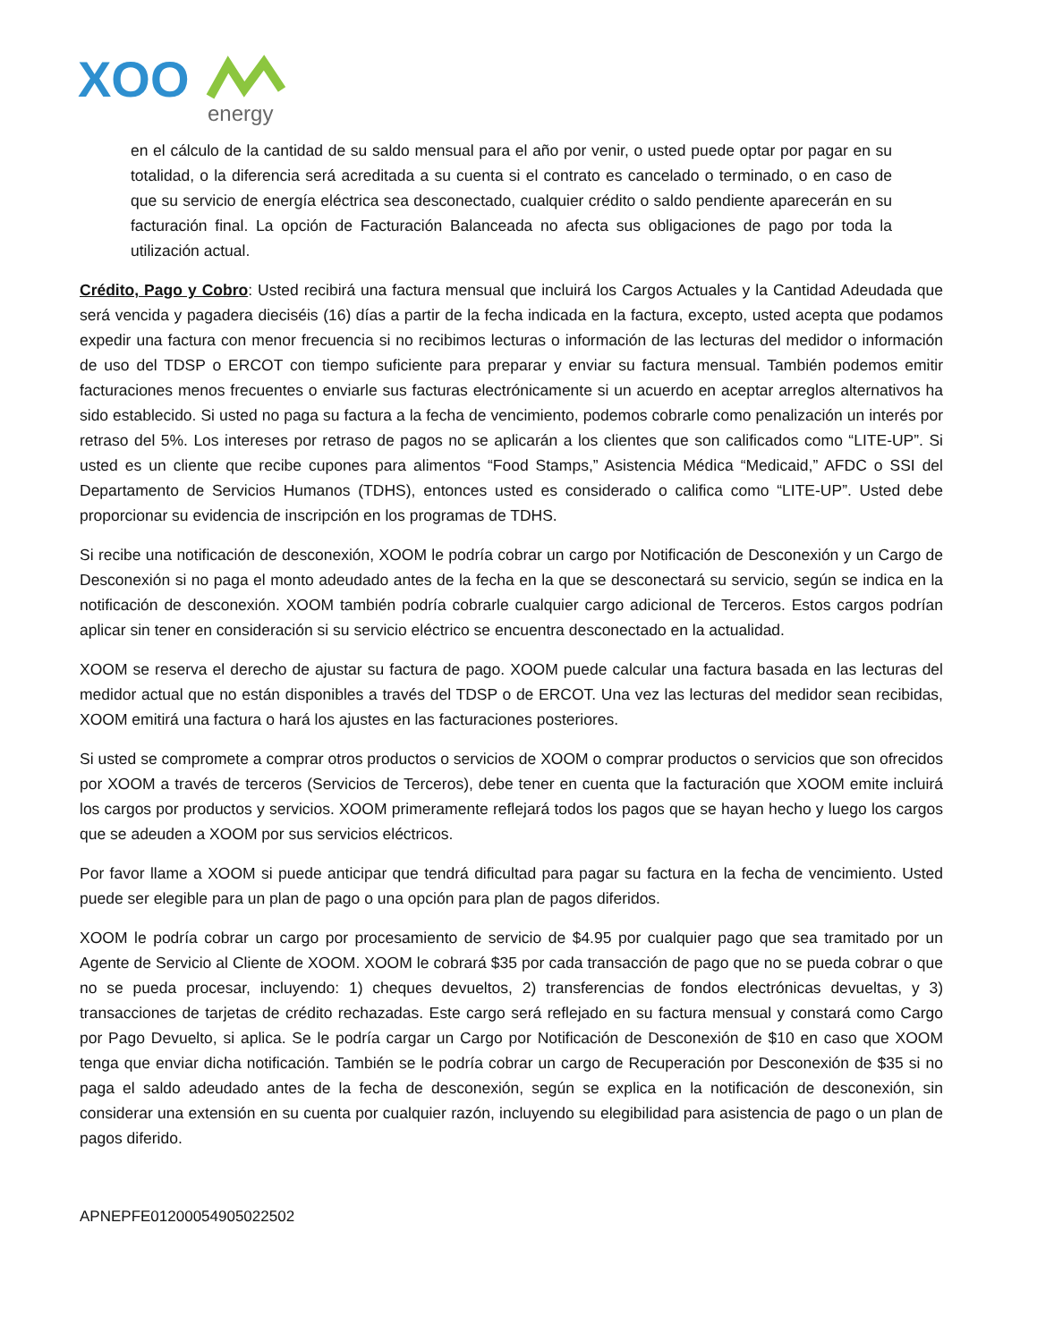XOO
energy
en el cálculo de la cantidad de su saldo mensual para el año por venir, o usted puede optar por pagar en su totalidad, o la diferencia será acreditada a su cuenta si el contrato es cancelado o terminado, o en caso de que su servicio de energía eléctrica sea desconectado, cualquier crédito o saldo pendiente aparecerán en su facturación final. La opción de Facturación Balanceada no afecta sus obligaciones de pago por toda la utilización actual.
Crédito, Pago y Cobro: Usted recibirá una factura mensual que incluirá los Cargos Actuales y la Cantidad Adeudada que será vencida y pagadera dieciséis (16) días a partir de la fecha indicada en la factura, excepto, usted acepta que podamos expedir una factura con menor frecuencia si no recibimos lecturas o información de las lecturas del medidor o información de uso del TDSP o ERCOT con tiempo suficiente para preparar y enviar su factura mensual. También podemos emitir facturaciones menos frecuentes o enviarle sus facturas electrónicamente si un acuerdo en aceptar arreglos alternativos ha sido establecido. Si usted no paga su factura a la fecha de vencimiento, podemos cobrarle como penalización un interés por retraso del 5%. Los intereses por retraso de pagos no se aplicarán a los clientes que son calificados como “LITE-UP”. Si usted es un cliente que recibe cupones para alimentos “Food Stamps,” Asistencia Médica “Medicaid,” AFDC o SSI del Departamento de Servicios Humanos (TDHS), entonces usted es considerado o califica como “LITE-UP”. Usted debe proporcionar su evidencia de inscripción en los programas de TDHS.
Si recibe una notificación de desconexión, XOOM le podría cobrar un cargo por Notificación de Desconexión y un Cargo de Desconexión si no paga el monto adeudado antes de la fecha en la que se desconectará su servicio, según se indica en la notificación de desconexión. XOOM también podría cobrarle cualquier cargo adicional de Terceros. Estos cargos podrían aplicar sin tener en consideración si su servicio eléctrico se encuentra desconectado en la actualidad.
XOOM se reserva el derecho de ajustar su factura de pago. XOOM puede calcular una factura basada en las lecturas del medidor actual que no están disponibles a través del TDSP o de ERCOT. Una vez las lecturas del medidor sean recibidas, XOOM emitirá una factura o hará los ajustes en las facturaciones posteriores.
Si usted se compromete a comprar otros productos o servicios de XOOM o comprar productos o servicios que son ofrecidos por XOOM a través de terceros (Servicios de Terceros), debe tener en cuenta que la facturación que XOOM emite incluirá los cargos por productos y servicios. XOOM primeramente reflejará todos los pagos que se hayan hecho y luego los cargos que se adeuden a XOOM por sus servicios eléctricos.
Por favor llame a XOOM si puede anticipar que tendrá dificultad para pagar su factura en la fecha de vencimiento. Usted puede ser elegible para un plan de pago o una opción para plan de pagos diferidos.
XOOM le podría cobrar un cargo por procesamiento de servicio de $4.95 por cualquier pago que sea tramitado por un Agente de Servicio al Cliente de XOOM. XOOM le cobrará $35 por cada transacción de pago que no se pueda cobrar o que no se pueda procesar, incluyendo: 1) cheques devueltos, 2) transferencias de fondos electrónicas devueltas, y 3) transacciones de tarjetas de crédito rechazadas. Este cargo será reflejado en su factura mensual y constará como Cargo por Pago Devuelto, si aplica. Se le podría cargar un Cargo por Notificación de Desconexión de $10 en caso que XOOM tenga que enviar dicha notificación. También se le podría cobrar un cargo de Recuperación por Desconexión de $35 si no paga el saldo adeudado antes de la fecha de desconexión, según se explica en la notificación de desconexión, sin considerar una extensión en su cuenta por cualquier razón, incluyendo su elegibilidad para asistencia de pago o un plan de pagos diferido.
APNEPFE01200054905022502